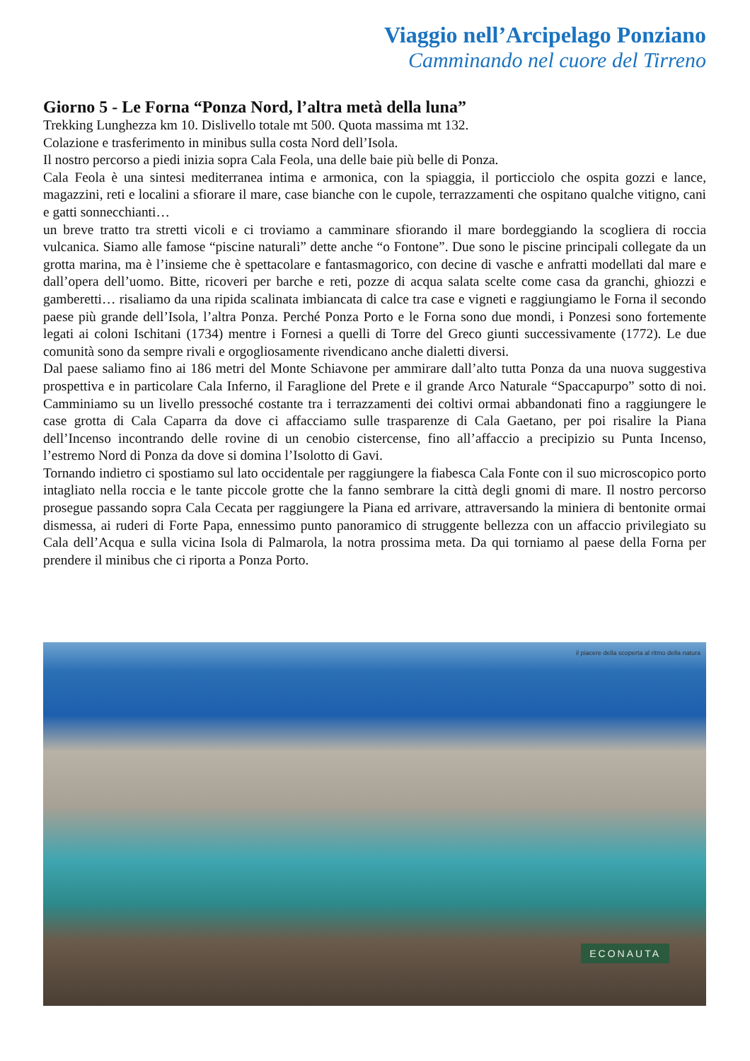Viaggio nell’Arcipelago Ponziano
Camminando nel cuore del Tirreno
Giorno 5 - Le Forna “Ponza Nord, l’altra metà della luna”
Trekking Lunghezza km 10. Dislivello totale mt 500. Quota massima mt 132.
Colazione e trasferimento in minibus sulla costa Nord dell’Isola.
Il nostro percorso a piedi inizia sopra Cala Feola, una delle baie più belle di Ponza.
Cala Feola è una sintesi mediterranea intima e armonica, con la spiaggia, il porticciolo che ospita gozzi e lance, magazzini, reti e localini a sfiorare il mare, case bianche con le cupole, terrazzamenti che ospitano qualche vitigno, cani e gatti sonnecchianti…
un breve tratto tra stretti vicoli e ci troviamo a camminare sfiorando il mare bordeggiando la scogliera di roccia vulcanica. Siamo alle famose “piscine naturali” dette anche “o Fontone”. Due sono le piscine principali collegate da un grotta marina, ma è l’insieme che è spettacolare e fantasmagorico, con decine di vasche e anfratti modellati dal mare e dall’opera dell’uomo. Bitte, ricoveri per barche e reti, pozze di acqua salata scelte come casa da granchi, ghiozzi e gamberetti… risaliamo da una ripida scalinata imbiancata di calce tra case e vigneti e raggiungiamo le Forna il secondo paese più grande dell’Isola, l’altra Ponza. Perché Ponza Porto e le Forna sono due mondi, i Ponzesi sono fortemente legati ai coloni Ischitani (1734) mentre i Fornesi a quelli di Torre del Greco giunti successivamente (1772). Le due comunità sono da sempre rivali e orgogliosamente rivendicano anche dialetti diversi.
Dal paese saliamo fino ai 186 metri del Monte Schiavone per ammirare dall’alto tutta Ponza da una nuova suggestiva prospettiva e in particolare Cala Inferno, il Faraglione del Prete e il grande Arco Naturale “Spaccapurpo” sotto di noi. Camminiamo su un livello pressoché costante tra i terrazzamenti dei coltivi ormai abbandonati fino a raggiungere le case grotta di Cala Caparra da dove ci affacciamo sulle trasparenze di Cala Gaetano, per poi risalire la Piana dell’Incenso incontrando delle rovine di un cenobio cistercense, fino all’affaccio a precipizio su Punta Incenso, l’estremo Nord di Ponza da dove si domina l’Isolotto di Gavi.
Tornando indietro ci spostiamo sul lato occidentale per raggiungere la fiabesca Cala Fonte con il suo microscopico porto intagliato nella roccia e le tante piccole grotte che la fanno sembrare la città degli gnomi di mare. Il nostro percorso prosegue passando sopra Cala Cecata per raggiungere la Piana ed arrivare, attraversando la miniera di bentonite ormai dismessa, ai ruderi di Forte Papa, ennessimo punto panoramico di struggente bellezza con un affaccio privilegiato su Cala dell’Acqua e sulla vicina Isola di Palmarola, la notra prossima meta. Da qui torniamo al paese della Forna per prendere il minibus che ci riporta a Ponza Porto.
il piacere della scoperta al ritmo della natura
ECONAUTA